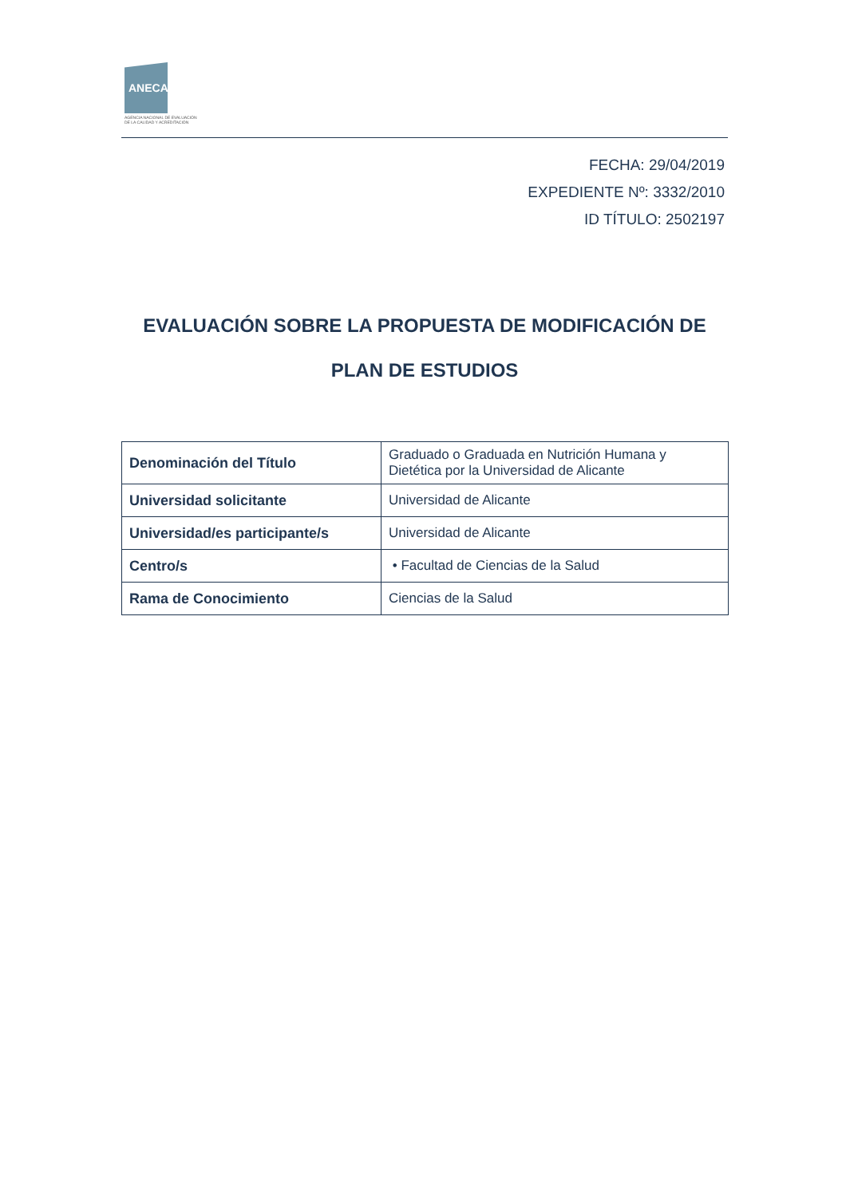ANECA
AGENCIA NACIONAL DE EVALUACIÓN
DE LA CALIDAD Y ACREDITACIÓN
FECHA: 29/04/2019
EXPEDIENTE Nº: 3332/2010
ID TÍTULO: 2502197
EVALUACIÓN SOBRE LA PROPUESTA DE MODIFICACIÓN DE PLAN DE ESTUDIOS
| Denominación del Título | Graduado o Graduada en Nutrición Humana y Dietética por la Universidad de Alicante |
| Universidad solicitante | Universidad de Alicante |
| Universidad/es participante/s | Universidad de Alicante |
| Centro/s | • Facultad de Ciencias de la Salud |
| Rama de Conocimiento | Ciencias de la Salud |